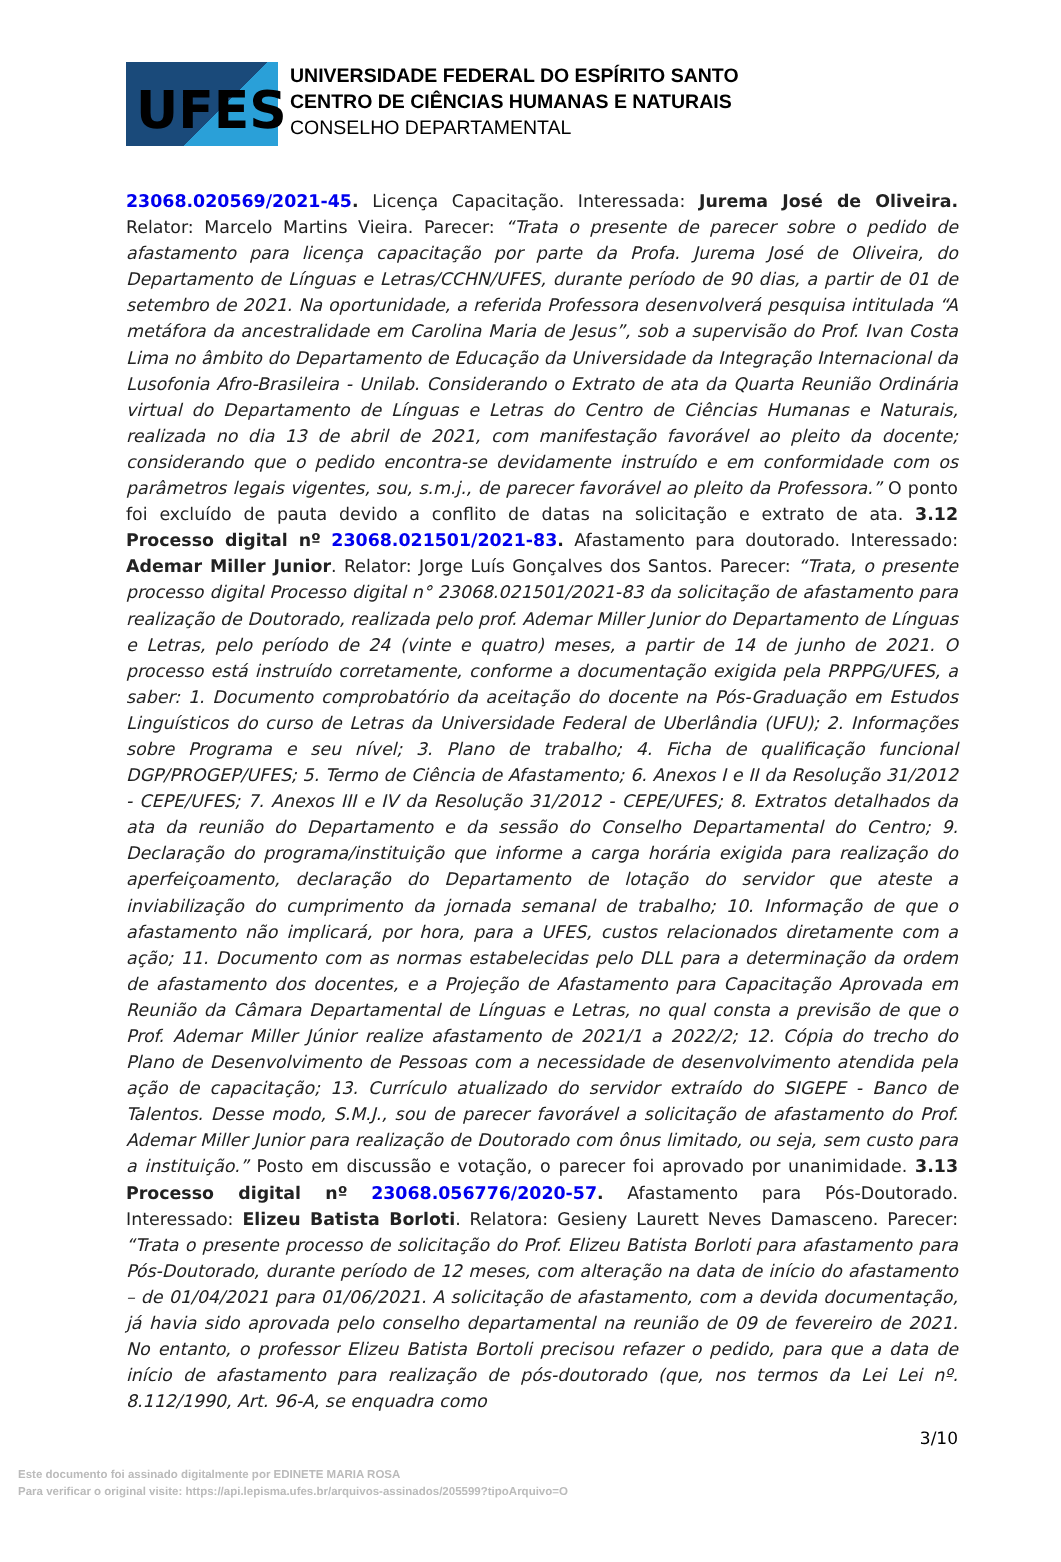UFES
UNIVERSIDADE FEDERAL DO ESPÍRITO SANTO
CENTRO DE CIÊNCIAS HUMANAS E NATURAIS
CONSELHO DEPARTAMENTAL
23068.020569/2021-45. Licença Capacitação. Interessada: Jurema José de Oliveira. Relator: Marcelo Martins Vieira. Parecer: “Trata o presente de parecer sobre o pedido de afastamento para licença capacitação por parte da Profa. Jurema José de Oliveira, do Departamento de Línguas e Letras/CCHN/UFES, durante período de 90 dias, a partir de 01 de setembro de 2021. Na oportunidade, a referida Professora desenvolverá pesquisa intitulada “A metáfora da ancestralidade em Carolina Maria de Jesus”, sob a supervisão do Prof. Ivan Costa Lima no âmbito do Departamento de Educação da Universidade da Integração Internacional da Lusofonia Afro-Brasileira - Unilab. Considerando o Extrato de ata da Quarta Reunião Ordinária virtual do Departamento de Línguas e Letras do Centro de Ciências Humanas e Naturais, realizada no dia 13 de abril de 2021, com manifestação favorável ao pleito da docente; considerando que o pedido encontra-se devidamente instruído e em conformidade com os parâmetros legais vigentes, sou, s.m.j., de parecer favorável ao pleito da Professora.” O ponto foi excluído de pauta devido a conflito de datas na solicitação e extrato de ata. 3.12 Processo digital nº 23068.021501/2021-83. Afastamento para doutorado. Interessado: Ademar Miller Junior. Relator: Jorge Luís Gonçalves dos Santos. Parecer: “Trata, o presente processo digital Processo digital n° 23068.021501/2021-83 da solicitação de afastamento para realização de Doutorado, realizada pelo prof. Ademar Miller Junior do Departamento de Línguas e Letras, pelo período de 24 (vinte e quatro) meses, a partir de 14 de junho de 2021. O processo está instruído corretamente, conforme a documentação exigida pela PRPPG/UFES, a saber: 1. Documento comprobatório da aceitação do docente na Pós-Graduação em Estudos Linguísticos do curso de Letras da Universidade Federal de Uberlândia (UFU); 2. Informações sobre Programa e seu nível; 3. Plano de trabalho; 4. Ficha de qualificação funcional DGP/PROGEP/UFES; 5. Termo de Ciência de Afastamento; 6. Anexos I e II da Resolução 31/2012 - CEPE/UFES; 7. Anexos III e IV da Resolução 31/2012 - CEPE/UFES; 8. Extratos detalhados da ata da reunião do Departamento e da sessão do Conselho Departamental do Centro; 9. Declaração do programa/instituição que informe a carga horária exigida para realização do aperfeiçoamento, declaração do Departamento de lotação do servidor que ateste a inviabilização do cumprimento da jornada semanal de trabalho; 10. Informação de que o afastamento não implicará, por hora, para a UFES, custos relacionados diretamente com a ação; 11. Documento com as normas estabelecidas pelo DLL para a determinação da ordem de afastamento dos docentes, e a Projeção de Afastamento para Capacitação Aprovada em Reunião da Câmara Departamental de Línguas e Letras, no qual consta a previsão de que o Prof. Ademar Miller Júnior realize afastamento de 2021/1 a 2022/2; 12. Cópia do trecho do Plano de Desenvolvimento de Pessoas com a necessidade de desenvolvimento atendida pela ação de capacitação; 13. Currículo atualizado do servidor extraído do SIGEPE - Banco de Talentos. Desse modo, S.M.J., sou de parecer favorável a solicitação de afastamento do Prof. Ademar Miller Junior para realização de Doutorado com ônus limitado, ou seja, sem custo para a instituição.” Posto em discussão e votação, o parecer foi aprovado por unanimidade. 3.13 Processo digital nº 23068.056776/2020-57. Afastamento para Pós-Doutorado. Interessado: Elizeu Batista Borloti. Relatora: Gesieny Laurett Neves Damasceno. Parecer: “Trata o presente processo de solicitação do Prof. Elizeu Batista Borloti para afastamento para Pós-Doutorado, durante período de 12 meses, com alteração na data de início do afastamento – de 01/04/2021 para 01/06/2021. A solicitação de afastamento, com a devida documentação, já havia sido aprovada pelo conselho departamental na reunião de 09 de fevereiro de 2021. No entanto, o professor Elizeu Batista Bortoli precisou refazer o pedido, para que a data de início de afastamento para realização de pós-doutorado (que, nos termos da Lei Lei nº. 8.112/1990, Art. 96-A, se enquadra como
3/10
Este documento foi assinado digitalmente por EDINETE MARIA ROSA
Para verificar o original visite: https://api.lepisma.ufes.br/arquivos-assinados/205599?tipoArquivo=O